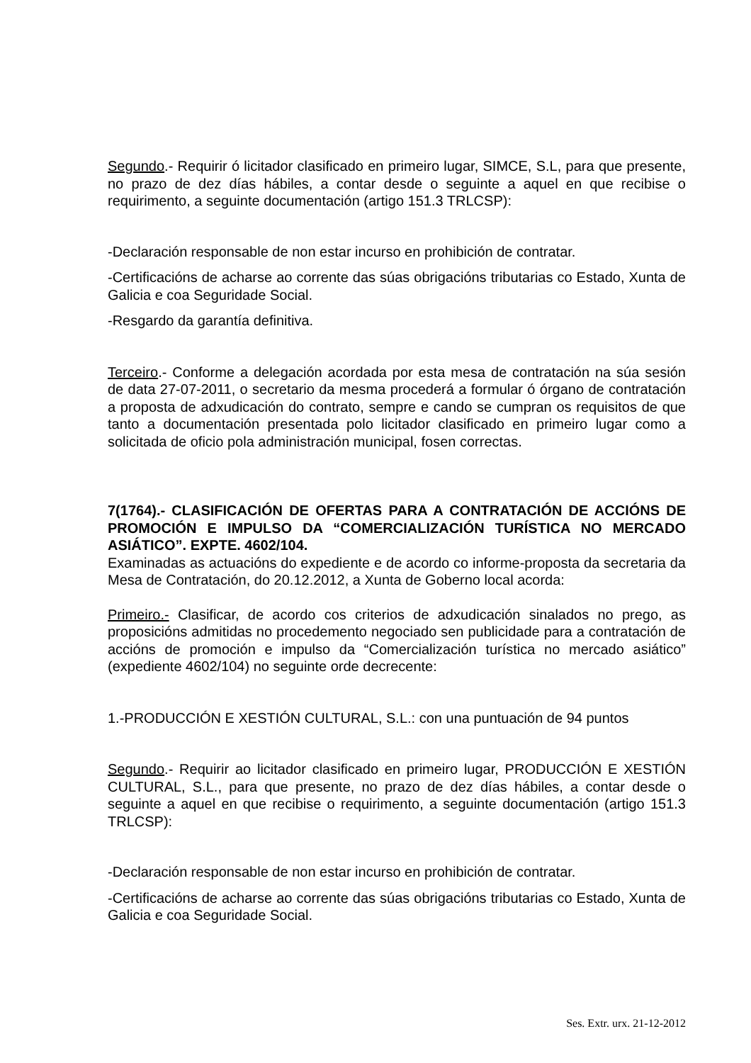Segundo.- Requirir ó licitador clasificado en primeiro lugar, SIMCE, S.L, para que presente, no prazo de dez días hábiles, a contar desde o seguinte a aquel en que recibise o requirimento, a seguinte documentación (artigo 151.3 TRLCSP):
-Declaración responsable de non estar incurso en prohibición de contratar.
-Certificacións de acharse ao corrente das súas obrigacións tributarias co Estado, Xunta de Galicia e coa Seguridade Social.
-Resgardo da garantía definitiva.
Terceiro.- Conforme a delegación acordada por esta mesa de contratación na súa sesión de data 27-07-2011, o secretario da mesma procederá a formular ó órgano de contratación a proposta de adxudicación do contrato, sempre e cando se cumpran os requisitos de que tanto a documentación presentada polo licitador clasificado en primeiro lugar como a solicitada de oficio pola administración municipal, fosen correctas.
7(1764).- CLASIFICACIÓN DE OFERTAS PARA A CONTRATACIÓN DE ACCIÓNS DE PROMOCIÓN E IMPULSO DA “COMERCIALIZACIÓN TURÍSTICA NO MERCADO ASIÁTICO”. EXPTE. 4602/104.
Examinadas as actuacións do expediente e de acordo co informe-proposta da secretaria da Mesa de Contratación, do 20.12.2012, a Xunta de Goberno local acorda:
Primeiro.- Clasificar, de acordo cos criterios de adxudicación sinalados no prego, as proposicións admitidas no procedemento negociado sen publicidade para a contratación de accións de promoción e impulso da “Comercialización turística no mercado asiático” (expediente 4602/104) no seguinte orde decrecente:
1.-PRODUCCIÓN E XESTIÓN CULTURAL, S.L.: con una puntuación de 94 puntos
Segundo.- Requirir ao licitador clasificado en primeiro lugar, PRODUCCIÓN E XESTIÓN CULTURAL, S.L., para que presente, no prazo de dez días hábiles, a contar desde o seguinte a aquel en que recibise o requirimento, a seguinte documentación (artigo 151.3 TRLCSP):
-Declaración responsable de non estar incurso en prohibición de contratar.
-Certificacións de acharse ao corrente das súas obrigacións tributarias co Estado, Xunta de Galicia e coa Seguridade Social.
Ses. Extr. urx. 21-12-2012